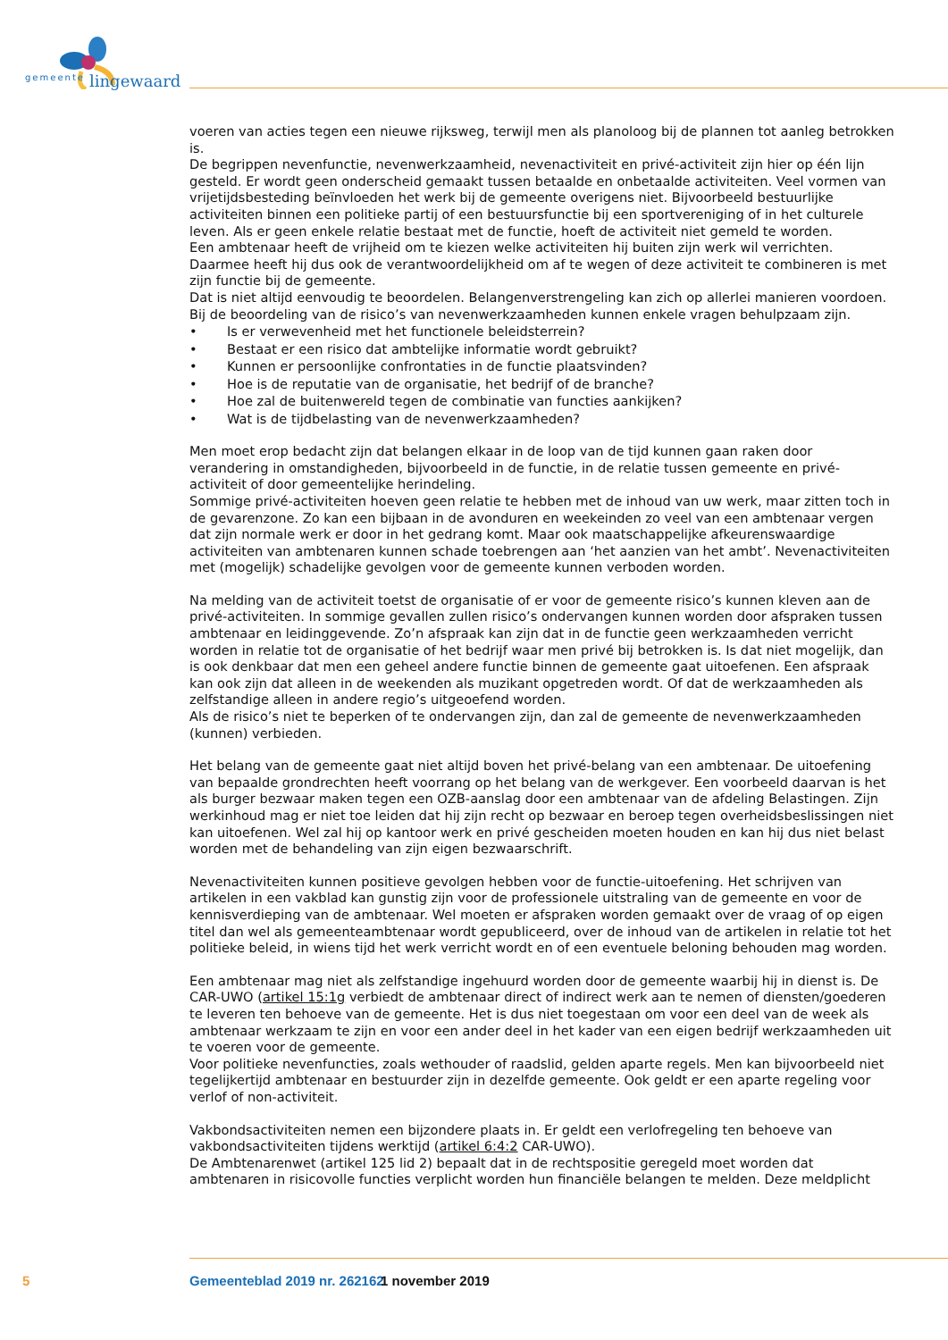gemeente lingewaard
voeren van acties tegen een nieuwe rijksweg, terwijl men als planoloog bij de plannen tot aanleg betrokken is.
De begrippen nevenfunctie, nevenwerkzaamheid, nevenactiviteit en privé-activiteit zijn hier op één lijn gesteld. Er wordt geen onderscheid gemaakt tussen betaalde en onbetaalde activiteiten. Veel vormen van vrijetijdsbesteding beïnvloeden het werk bij de gemeente overigens niet. Bijvoorbeeld bestuurlijke activiteiten binnen een politieke partij of een bestuursfunctie bij een sportvereniging of in het culturele leven. Als er geen enkele relatie bestaat met de functie, hoeft de activiteit niet gemeld te worden.
Een ambtenaar heeft de vrijheid om te kiezen welke activiteiten hij buiten zijn werk wil verrichten. Daarmee heeft hij dus ook de verantwoordelijkheid om af te wegen of deze activiteit te combineren is met zijn functie bij de gemeente.
Dat is niet altijd eenvoudig te beoordelen. Belangenverstrengeling kan zich op allerlei manieren voordoen. Bij de beoordeling van de risico’s van nevenwerkzaamheden kunnen enkele vragen behulpzaam zijn.
• Is er verwevenheid met het functionele beleidsterrein?
• Bestaat er een risico dat ambtelijke informatie wordt gebruikt?
• Kunnen er persoonlijke confrontaties in de functie plaatsvinden?
• Hoe is de reputatie van de organisatie, het bedrijf of de branche?
• Hoe zal de buitenwereld tegen de combinatie van functies aankijken?
• Wat is de tijdbelasting van de nevenwerkzaamheden?
Men moet erop bedacht zijn dat belangen elkaar in de loop van de tijd kunnen gaan raken door verandering in omstandigheden, bijvoorbeeld in de functie, in de relatie tussen gemeente en privé-activiteit of door gemeentelijke herindeling.
Sommige privé-activiteiten hoeven geen relatie te hebben met de inhoud van uw werk, maar zitten toch in de gevarenzone. Zo kan een bijbaan in de avonduren en weekeinden zo veel van een ambtenaar vergen dat zijn normale werk er door in het gedrang komt. Maar ook maatschappelijke afkeurenswaardige activiteiten van ambtenaren kunnen schade toebrengen aan ‘het aanzien van het ambt’. Nevenactiviteiten met (mogelijk) schadelijke gevolgen voor de gemeente kunnen verboden worden.
Na melding van de activiteit toetst de organisatie of er voor de gemeente risico’s kunnen kleven aan de privé-activiteiten. In sommige gevallen zullen risico’s ondervangen kunnen worden door afspraken tussen ambtenaar en leidinggevende. Zo’n afspraak kan zijn dat in de functie geen werkzaamheden verricht worden in relatie tot de organisatie of het bedrijf waar men privé bij betrokken is. Is dat niet mogelijk, dan is ook denkbaar dat men een geheel andere functie binnen de gemeente gaat uitoefenen. Een afspraak kan ook zijn dat alleen in de weekenden als muzikant opgetreden wordt. Of dat de werkzaamheden als zelfstandige alleen in andere regio’s uitgeoefend worden.
Als de risico’s niet te beperken of te ondervangen zijn, dan zal de gemeente de nevenwerkzaamheden (kunnen) verbieden.
Het belang van de gemeente gaat niet altijd boven het privé-belang van een ambtenaar. De uitoefening van bepaalde grondrechten heeft voorrang op het belang van de werkgever. Een voorbeeld daarvan is het als burger bezwaar maken tegen een OZB-aanslag door een ambtenaar van de afdeling Belastingen. Zijn werkinhoud mag er niet toe leiden dat hij zijn recht op bezwaar en beroep tegen overheidsbeslissingen niet kan uitoefenen. Wel zal hij op kantoor werk en privé gescheiden moeten houden en kan hij dus niet belast worden met de behandeling van zijn eigen bezwaarschrift.
Nevenactiviteiten kunnen positieve gevolgen hebben voor de functie-uitoefening. Het schrijven van artikelen in een vakblad kan gunstig zijn voor de professionele uitstraling van de gemeente en voor de kennisverdieping van de ambtenaar. Wel moeten er afspraken worden gemaakt over de vraag of op eigen titel dan wel als gemeenteambtenaar wordt gepubliceerd, over de inhoud van de artikelen in relatie tot het politieke beleid, in wiens tijd het werk verricht wordt en of een eventuele beloning behouden mag worden.
Een ambtenaar mag niet als zelfstandige ingehuurd worden door de gemeente waarbij hij in dienst is. De CAR-UWO (artikel 15:1g verbiedt de ambtenaar direct of indirect werk aan te nemen of diensten/goederen te leveren ten behoeve van de gemeente. Het is dus niet toegestaan om voor een deel van de week als ambtenaar werkzaam te zijn en voor een ander deel in het kader van een eigen bedrijf werkzaamheden uit te voeren voor de gemeente.
Voor politieke nevenfuncties, zoals wethouder of raadslid, gelden aparte regels. Men kan bijvoorbeeld niet tegelijkertijd ambtenaar en bestuurder zijn in dezelfde gemeente. Ook geldt er een aparte regeling voor verlof of non-activiteit.
Vakbondsactiviteiten nemen een bijzondere plaats in. Er geldt een verlofregeling ten behoeve van vakbondsactiviteiten tijdens werktijd (artikel 6:4:2 CAR-UWO).
De Ambtenarenwet (artikel 125 lid 2) bepaalt dat in de rechtspositie geregeld moet worden dat ambtenaren in risicovolle functies verplicht worden hun financiële belangen te melden. Deze meldplicht
5 Gemeenteblad 2019 nr. 262162 1 november 2019